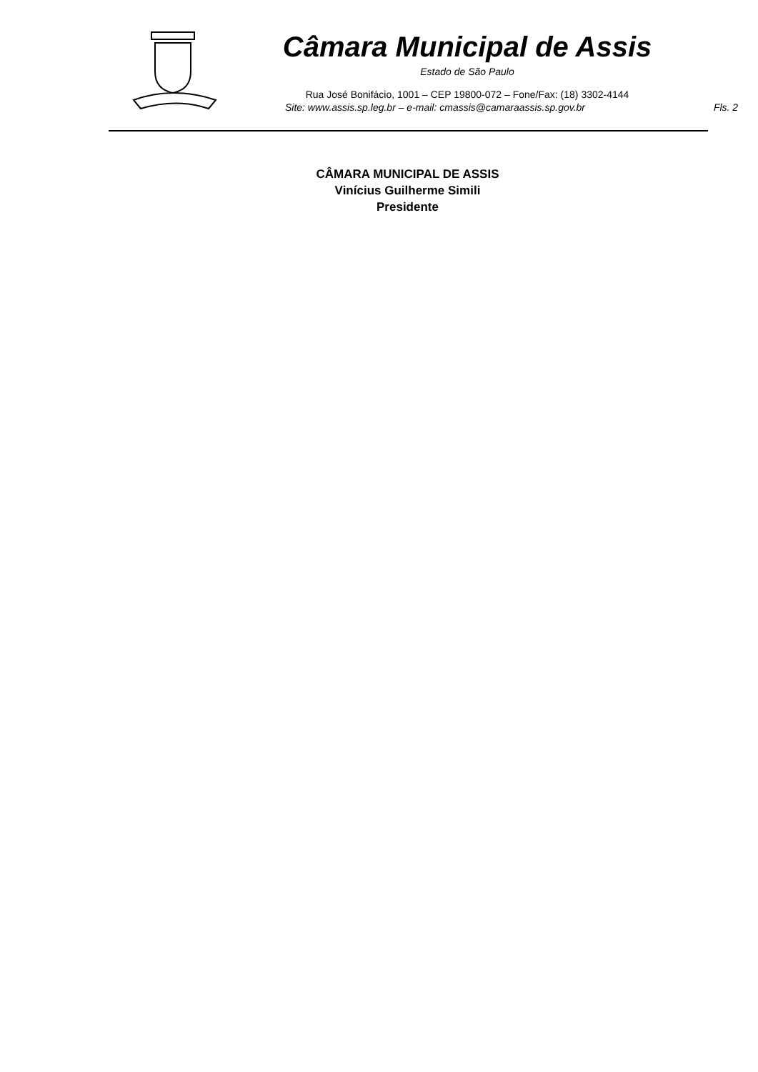Câmara Municipal de Assis
Estado de São Paulo
Rua José Bonifácio, 1001 – CEP 19800-072 – Fone/Fax: (18) 3302-4144
Site: www.assis.sp.leg.br – e-mail: cmassis@camaraassis.sp.gov.br Fls. 2
CÂMARA MUNICIPAL DE ASSIS
Vinícius Guilherme Simili
Presidente